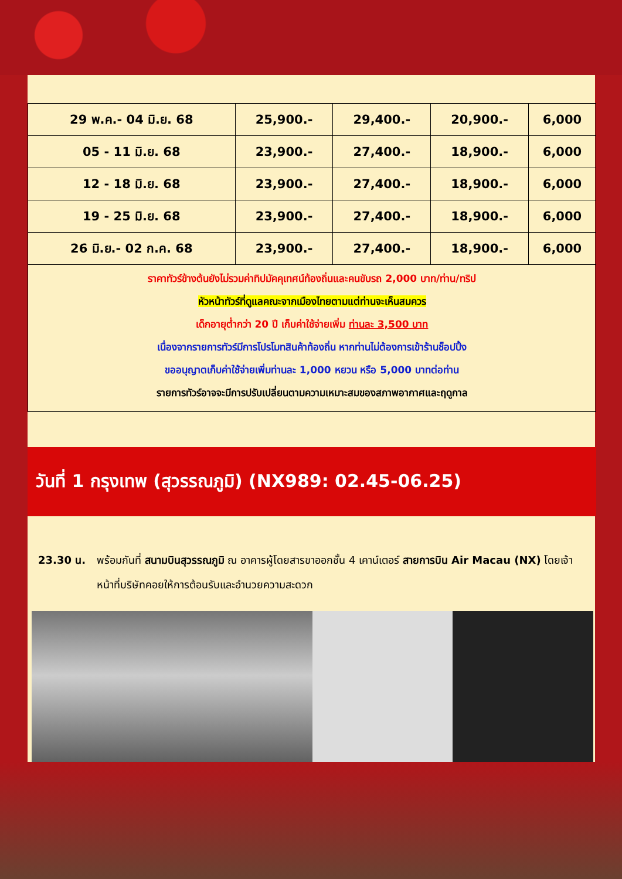| 29 พ.ค.- 04 มิ.ย. 68 | 25,900.- | 29,400.- | 20,900.- | 6,000 |
| 05 - 11 มิ.ย. 68 | 23,900.- | 27,400.- | 18,900.- | 6,000 |
| 12 - 18 มิ.ย. 68 | 23,900.- | 27,400.- | 18,900.- | 6,000 |
| 19 - 25 มิ.ย. 68 | 23,900.- | 27,400.- | 18,900.- | 6,000 |
| 26 มิ.ย.- 02 ก.ค. 68 | 23,900.- | 27,400.- | 18,900.- | 6,000 |
ราคาทัวร์ข้างต้นยังไม่รวมค่าทิปมัคคุเทศน์ท้องถิ่นและคนขับรถ 2,000 บาท/ท่าน/ทริป
หัวหน้าทัวร์ที่ดูแลคณะจากเมืองไทยตามแต่ท่านจะเห็นสมควร
เด็กอายุต่ำกว่า 20 ปี เก็บค่าใช้จ่ายเพิ่ม ท่านละ 3,500 บาท
เนื่องจากรายการทัวร์มีการโปรโมทสินค้าท้องถิ่น หากท่านไม่ต้องการเข้าร้านช็อปปิ้ง
ขออนุญาตเก็บค่าใช้จ่ายเพิ่มท่านละ 1,000 หยวน หรือ 5,000 บาทต่อท่าน
รายการทัวร์อาจจะมีการปรับเปลี่ยนตามความเหมาะสมของสภาพอากาศและฤดูกาล
วันที่ 1 กรุงเทพ (สุวรรณภูมิ) (NX989: 02.45-06.25)
23.30 น. พร้อมกันที่ สนามบินสุวรรณภูมิ ณ อาคารผู้โดยสารขาออกชั้น 4 เคาน์เตอร์ สายการบิน Air Macau (NX) โดยเจ้าหน้าที่บริษัทคอยให้การต้อนรับและอำนวยความสะดวก